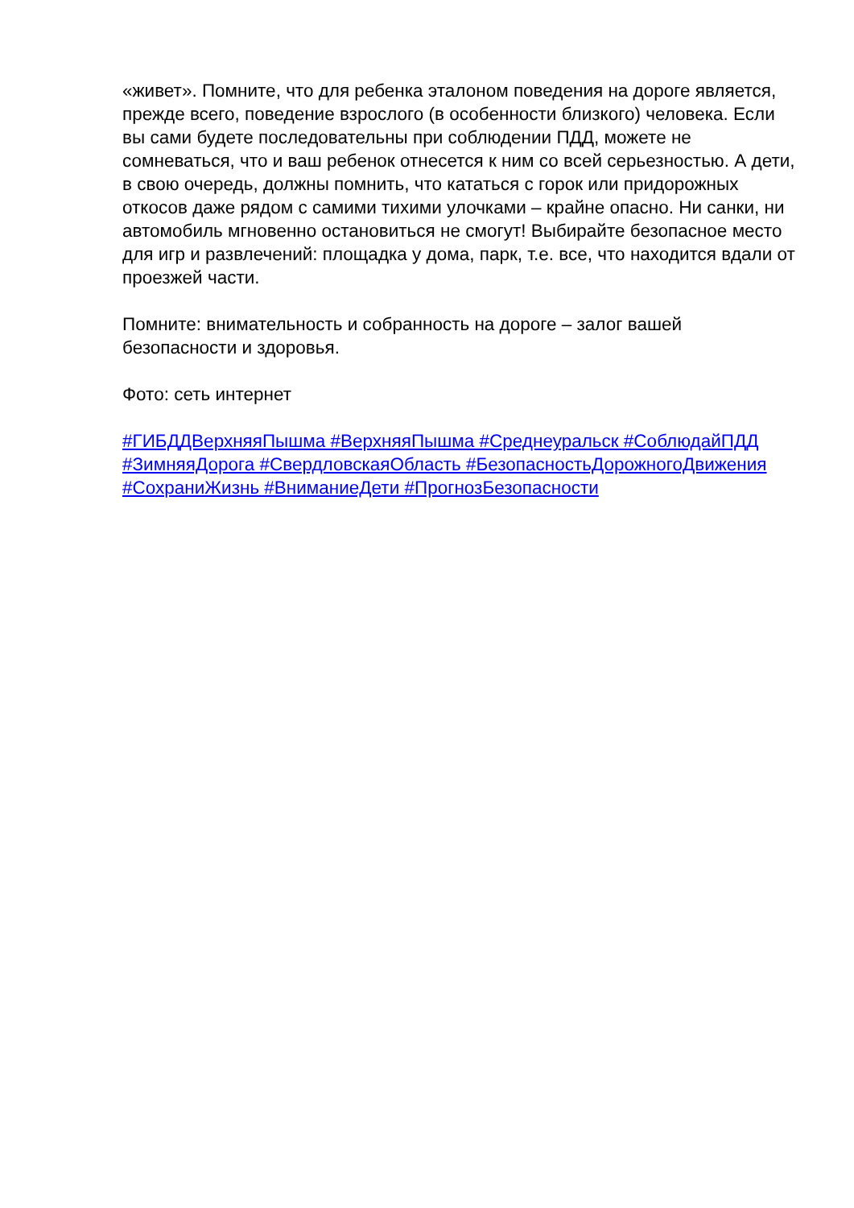«живет». Помните, что для ребенка эталоном поведения на дороге является, прежде всего, поведение взрослого (в особенности близкого) человека. Если вы сами будете последовательны при соблюдении ПДД, можете не сомневаться, что и ваш ребенок отнесется к ним со всей серьезностью. А дети, в свою очередь, должны помнить, что кататься с горок или придорожных откосов даже рядом с самими тихими улочками – крайне опасно. Ни санки, ни автомобиль мгновенно остановиться не смогут! Выбирайте безопасное место для игр и развлечений: площадка у дома, парк, т.е. все, что находится вдали от проезжей части.
Помните: внимательность и собранность на дороге – залог вашей безопасности и здоровья.
Фото: сеть интернет
#ГИБДДВерхняяПышма #ВерхняяПышма #Среднеуральск #СоблюдайПДД #ЗимняяДорога #СвердловскаяОбласть #БезопасностьДорожногоДвижения #СохраниЖизнь #ВниманиеДети #ПрогнозБезопасности